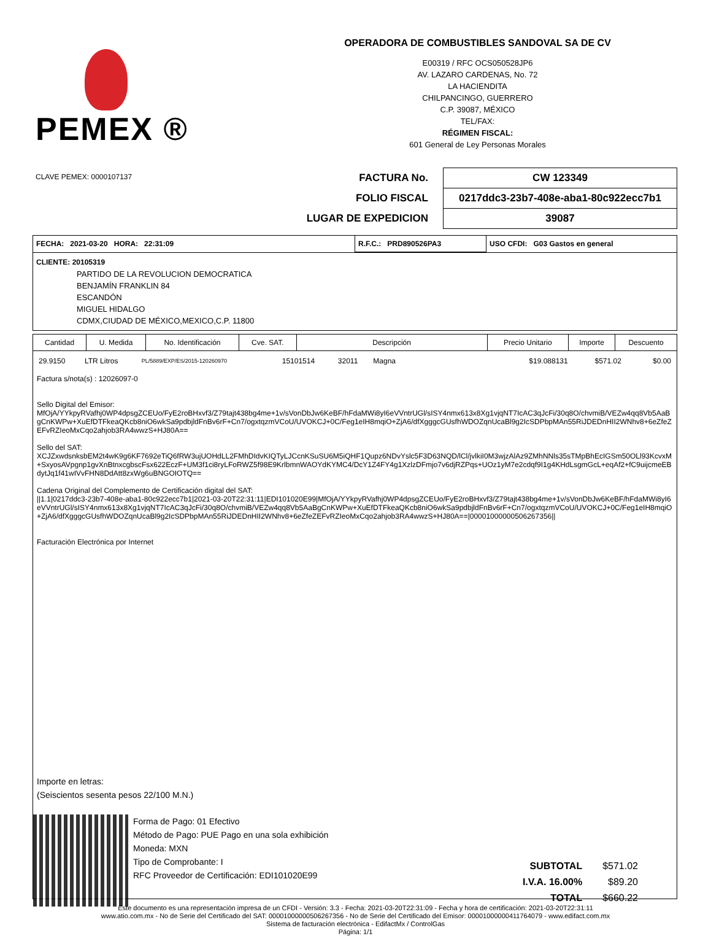PEMEX ®
OPERADORA DE COMBUSTIBLES SANDOVAL SA DE CV
E00319 / RFC OCS050528JP6
AV. LAZARO CARDENAS, No. 72
LA HACIENDITA
CHILPANCINGO, GUERRERO
C.P. 39087, MÉXICO
TEL/FAX:
RÉGIMEN FISCAL:
601 General de Ley Personas Morales
CLAVE PEMEX: 0000107137
| FACTURA No. | CW 123349 |
| FOLIO FISCAL | 0217ddc3-23b7-408e-aba1-80c922ecc7b1 |
| LUGAR DE EXPEDICION | 39087 |
| FECHA: 2021-03-20 HORA: 22:31:09 | R.F.C.: PRD890526PA3 | USO CFDI: G03 Gastos en general |
CLIENTE: 20105319
PARTIDO DE LA REVOLUCION DEMOCRATICA
BENJAMÍN FRANKLIN 84
ESCANDÓN
MIGUEL HIDALGO
CDMX,CIUDAD DE MÉXICO,MEXICO,C.P. 11800
| Cantidad | U. Medida | No. Identificación | Cve. SAT. | Descripción | Precio Unitario | Importe | Descuento |
| --- | --- | --- | --- | --- | --- | --- | --- |
| 29.9150 | LTR Litros | PL/5889/EXP/ES/2015-120260970 | 15101514 | 32011 | Magna | $19.088131 | $571.02 | $0.00 |
Factura s/nota(s) : 12026097-0
Sello Digital del Emisor:
MfOjA/YYkpyRVafhj0WP4dpsgZCEUo/FyE2roBHxvf3/Z79tajt438bg4me+1v/sVonDbJw6KeBF/hFdaMWi8yI6eVVntrUGl/sISY4nmx613x8Xg1vjqNT7IcAC3qJcFi/30q8O/chvmiB/VEZw4qq8Vb5AaBgCnKWPw+XuEfDTFkeaQKcb8niO6wkSa9pdbjldFnBv6rF+Cn7/ogxtqzmVCoU/UVOKCJ+0C/Feg1eIH8mqiO+ZjA6/dfXgggcGUsfhWDOZqnUcaBl9g2IcSDPbpMAn55RiJDEDnHII2WNhv8+6eZfeZEFvRZIeoMxCqo2ahjob3RA4wwzS+HJ80A==
Sello del SAT:
XCJZxwdsnksbEM2t4wK9g6KF7692eTiQ6fRW3ujUOHdLL2FMhDIdvKIQTyLJCcnKSuSU6M5iQHF1Qupz6NDvYslc5F3D63NQD/lCl/jvlkiI0M3wjzAlAz9ZMhNNls35sTMpBhEcIGSm50OLl93KcvxM+SxyosAVpgnp1gvXnBtnxcgbscFsx622EczF+UM3f1ci8ryLFoRWZ5f98E9KrlbmnWAOYdKYMC4/DcY1Z4FY4g1XzlzDFmjo7v6djRZPqs+UOz1yM7e2cdqf9I1g4KHdLsgmGcL+eqAf2+fC9uijcmeEBdytJq1f41wIVvFHN8DdAtt8zxWg6uBNGOIOTQ==
Cadena Original del Complemento de Certificación digital del SAT:
||1.1|0217ddc3-23b7-408e-aba1-80c922ecc7b1|2021-03-20T22:31:11|EDI101020E99|MfOjA/YYkpyRVafhj0WP4dpsgZCEUo/FyE2roBHxvf3/Z79tajt438bg4me+1v/sVonDbJw6KeBF/hFdaMWi8yI6eVVntrUGl/sISY4nmx613x8Xg1vjqNT7IcAC3qJcFi/30q8O/chvmiB/VEZw4qq8Vb5AaBgCnKWPw+XuEfDTFkeaQKcb8niO6wkSa9pdbjldFnBv6rF+Cn7/ogxtqzmVCoU/UVOKCJ+0C/Feg1eIH8mqiO+ZjA6/dfXgggcGUsfhWDOZqnUcaBl9g2IcSDPbpMAn55RiJDEDnHII2WNhv8+6eZfeZEFvRZIeoMxCqo2ahjob3RA4wwzS+HJ80A==|00001000000506267356||
Facturación Electrónica por Internet
Importe en letras:
(Seiscientos sesenta pesos 22/100 M.N.)
Forma de Pago: 01 Efectivo
Método de Pago: PUE Pago en una sola exhibición
Moneda: MXN
Tipo de Comprobante: I
RFC Proveedor de Certificación: EDI101020E99
| SUBTOTAL | $571.02 |
| I.V.A. 16.00% | $89.20 |
| TOTAL | $660.22 |
Este documento es una representación impresa de un CFDI - Versión: 3.3 - Fecha: 2021-03-20T22:31:09 - Fecha y hora de certificación: 2021-03-20T22:31:11
www.atio.com.mx - No de Serie del Certificado del SAT: 00001000000506267356 - No de Serie del Certificado del Emisor: 00001000000411764079 - www.edifact.com.mx
Sistema de facturación electrónica - EdifactMx / ControlGas
Página: 1/1